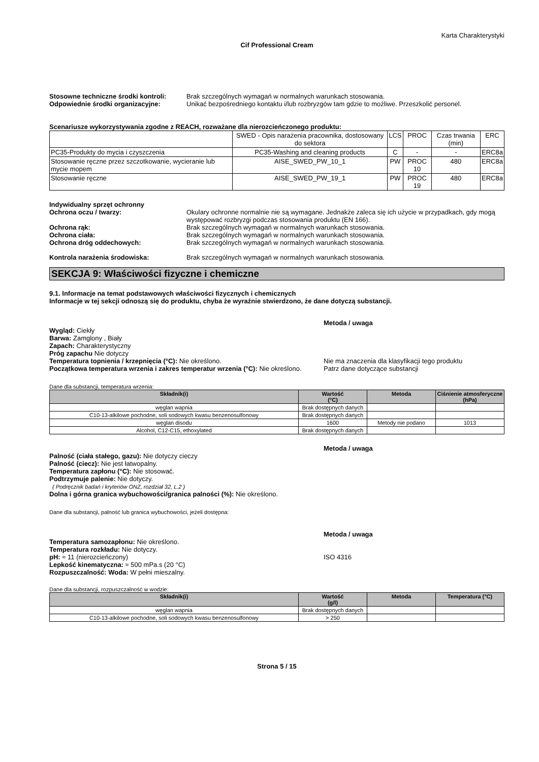Karta Charakterystyki
Cif Professional Cream
Stosowne techniczne środki kontroli:
Brak szczególnych wymagań w normalnych warunkach stosowania.
Odpowiednie środki organizacyjne: Unikać bezpośredniego kontaktu i/lub rozbryzgów tam gdzie to możliwe. Przeszkolić personel.
Scenariusze wykorzystywania zgodne z REACH, rozważane dla nierozcieńczonego produktu:
| | SWED - Opis narażenia pracownika, dostosowany do sektora | LCS | PROC | Czas trwania (min) | ERC |
| PC35-Produkty do mycia i czyszczenia | PC35-Washing and cleaning products | C | - | - | ERC8a |
| Stosowanie ręczne przez szczotkowanie, wycieranie lub mycie mopem | AISE_SWED_PW_10_1 | PW | PROC 10 | 480 | ERC8a |
| Stosowanie ręczne | AISE_SWED_PW_19_1 | PW | PROC 19 | 480 | ERC8a |
Indywidualny sprzęt ochronny
Ochrona oczu / twarzy: Okulary ochronne normalnie nie są wymagane. Jednakże zaleca się ich użycie w przypadkach, gdy mogą występować rozbryzgi podczas stosowania produktu (EN 166).
Ochrona rąk: Brak szczególnych wymagań w normalnych warunkach stosowania.
Ochrona ciała: Brak szczególnych wymagań w normalnych warunkach stosowania.
Ochrona dróg oddechowych: Brak szczególnych wymagań w normalnych warunkach stosowania.
Kontrola narażenia środowiska: Brak szczególnych wymagań w normalnych warunkach stosowania.
SEKCJA 9: Właściwości fizyczne i chemiczne
9.1. Informacje na temat podstawowych właściwości fizycznych i chemicznych
Informacje w tej sekcji odnoszą się do produktu, chyba że wyraźnie stwierdzono, że dane dotyczą substancji.
Metoda / uwaga
Wygląd: Ciekły
Barwa: Zamglony , Biały
Zapach: Charakterystyczny
Próg zapachu Nie dotyczy
Temperatura topnienia / krzepnięcia (°C): Nie określono.
Początkowa temperatura wrzenia i zakres temperatur wrzenia (°C): Nie określono.
Nie ma znaczenia dla klasyfikacji tego produktu
Patrz dane dotyczące substancji
Dane dla substancji, temperatura wrzenia:
| Składnik(i) | Wartość (°C) | Metoda | Ciśnienie atmosferyczne (hPa) |
| --- | --- | --- | --- |
| węglan wapnia | Brak dostępnych danych | | |
| C10-13-alkilowe pochodne, soli sodowych kwasu benzenosulfonowy | Brak dostępnych danych | | |
| węglan disodu | 1600 | Metody nie podano | 1013 |
| Alcohol, C12-C15, ethoxylated | Brak dostępnych danych | | |
Metoda / uwaga
Palność (ciała stałego, gazu): Nie dotyczy cieczy
Palność (ciecz): Nie jest łatwopalny.
Temperatura zapłonu (°C): Nie stosować.
Podtrzymuje palenie: Nie dotyczy.
( Podręcznik badań i kryteriów ONZ, rozdział 32, L.2 )
Dolna i górna granica wybuchowości/granica palności (%): Nie określono.
Dane dla substancji, palność lub granica wybuchowości, jeżeli dostępna:
Metoda / uwaga
Temperatura samozapłonu: Nie określono.
Temperatura rozkładu: Nie dotyczy.
pH: ≈ 11 (nierozcieńczony)
Lepkość kinematyczna: ≈ 500 mPa.s (20 °C)
Rozpuszczalność: Woda: W pełni mieszalny.
ISO 4316
Dane dla substancji, rozpuszczalność w wodzie:
| Składnik(i) | Wartość (g/l) | Metoda | Temperatura (°C) |
| --- | --- | --- | --- |
| węglan wapnia | Brak dostępnych danych | | |
| C10-13-alkilowe pochodne, soli sodowych kwasu benzenosulfonowy | > 250 | | |
Strona 5 / 15